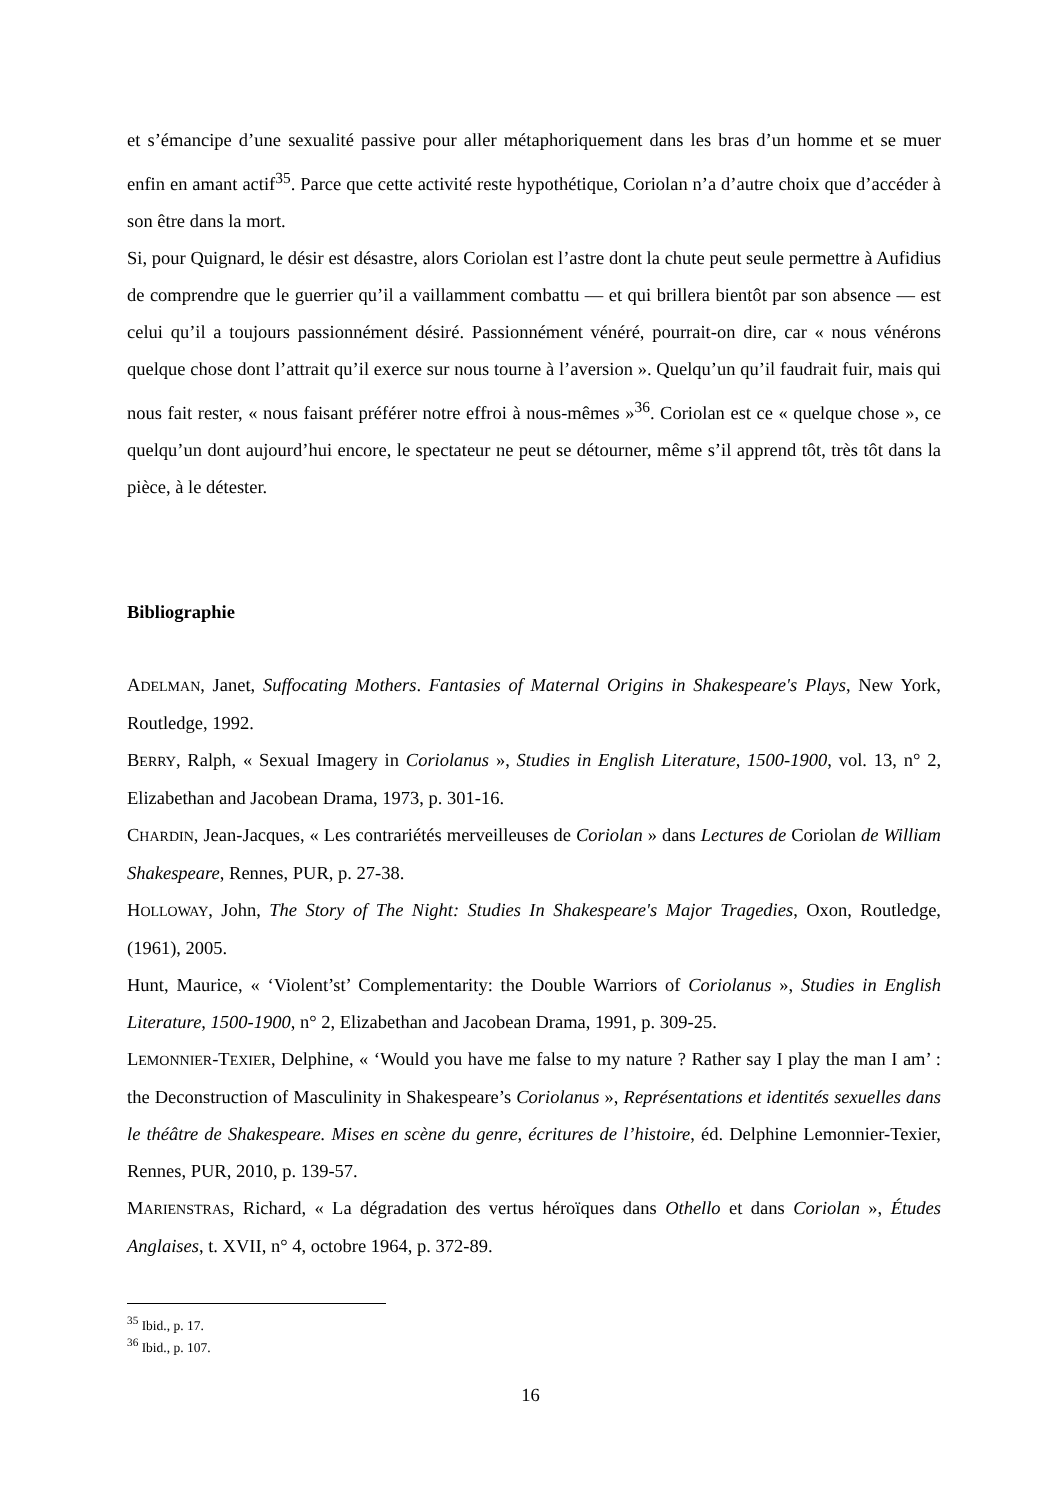et s’émancipe d’une sexualité passive pour aller métaphoriquement dans les bras d’un homme et se muer enfin en amant actif<sup>35</sup>. Parce que cette activité reste hypothétique, Coriolan n’a d’autre choix que d’accéder à son être dans la mort.
Si, pour Quignard, le désir est désastre, alors Coriolan est l’astre dont la chute peut seule permettre à Aufidius de comprendre que le guerrier qu’il a vaillamment combattu — et qui brillera bientôt par son absence — est celui qu’il a toujours passionnément désiré. Passionnément vénéré, pourrait-on dire, car « nous vénérons quelque chose dont l’attrait qu’il exerce sur nous tourne à l’aversion ». Quelqu’un qu’il faudrait fuir, mais qui nous fait rester, « nous faisant préférer notre effroi à nous-mêmes »<sup>36</sup>. Coriolan est ce « quelque chose », ce quelqu’un dont aujourd’hui encore, le spectateur ne peut se détourner, même s’il apprend tôt, très tôt dans la pièce, à le détester.
Bibliographie
ADELMAN, Janet, Suffocating Mothers. Fantasies of Maternal Origins in Shakespeare's Plays, New York, Routledge, 1992.
BERRY, Ralph, « Sexual Imagery in Coriolanus », Studies in English Literature, 1500-1900, vol. 13, n° 2, Elizabethan and Jacobean Drama, 1973, p. 301-16.
CHARDIN, Jean-Jacques, « Les contrariétés merveilleuses de Coriolan » dans Lectures de Coriolan de William Shakespeare, Rennes, PUR, p. 27-38.
HOLLOWAY, John, The Story of The Night: Studies In Shakespeare's Major Tragedies, Oxon, Routledge, (1961), 2005.
Hunt, Maurice, « ‘Violent’st’ Complementarity: the Double Warriors of Coriolanus », Studies in English Literature, 1500-1900, n° 2, Elizabethan and Jacobean Drama, 1991, p. 309-25.
LEMONNIER-TEXIER, Delphine, « ‘Would you have me false to my nature ? Rather say I play the man I am’ : the Deconstruction of Masculinity in Shakespeare’s Coriolanus », Représentations et identités sexuelles dans le théâtre de Shakespeare. Mises en scène du genre, écritures de l’histoire, éd. Delphine Lemonnier-Texier, Rennes, PUR, 2010, p. 139-57.
MARIENSTRAS, Richard, « La dégradation des vertus héroïques dans Othello et dans Coriolan », Études Anglaises, t. XVII, n° 4, octobre 1964, p. 372-89.
<sup>35</sup> Ibid., p. 17.
<sup>36</sup> Ibid., p. 107.
16